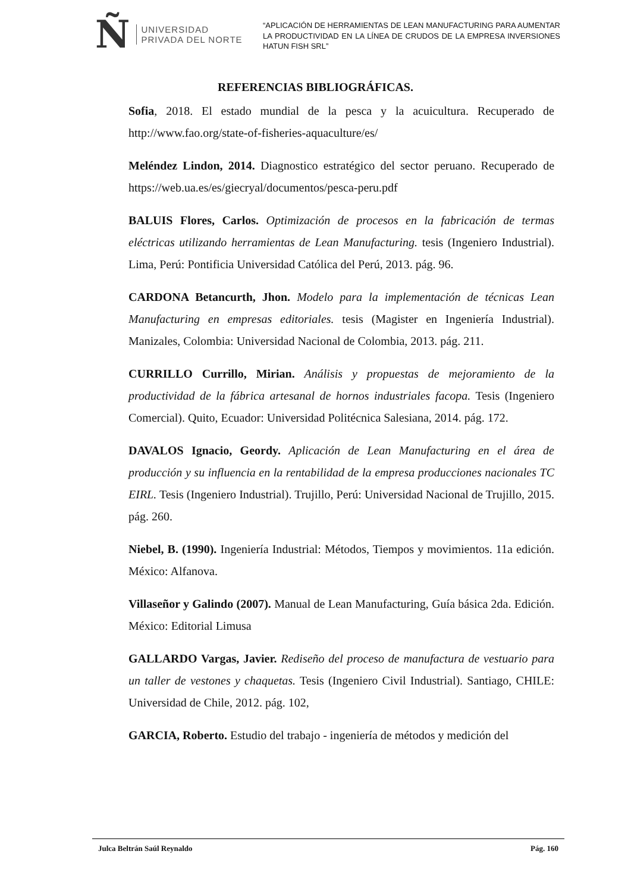Ñ UNIVERSIDAD
PRIVADA DEL NORTE
“APLICACIÓN DE HERRAMIENTAS DE LEAN MANUFACTURING PARA AUMENTAR LA PRODUCTIVIDAD EN LA LÍNEA DE CRUDOS DE LA EMPRESA INVERSIONES HATUN FISH SRL”
REFERENCIAS BIBLIOGRÁFICAS.
Sofia, 2018. El estado mundial de la pesca y la acuicultura. Recuperado de http://www.fao.org/state-of-fisheries-aquaculture/es/
Meléndez Lindon, 2014. Diagnostico estratégico del sector peruano. Recuperado de https://web.ua.es/es/giecryal/documentos/pesca-peru.pdf
BALUIS Flores, Carlos. Optimización de procesos en la fabricación de termas eléctricas utilizando herramientas de Lean Manufacturing. tesis (Ingeniero Industrial). Lima, Perú: Pontificia Universidad Católica del Perú, 2013. pág. 96.
CARDONA Betancurth, Jhon. Modelo para la implementación de técnicas Lean Manufacturing en empresas editoriales. tesis (Magister en Ingeniería Industrial). Manizales, Colombia: Universidad Nacional de Colombia, 2013. pág. 211.
CURRILLO Currillo, Mirian. Análisis y propuestas de mejoramiento de la productividad de la fábrica artesanal de hornos industriales facopa. Tesis (Ingeniero Comercial). Quito, Ecuador: Universidad Politécnica Salesiana, 2014. pág. 172.
DAVALOS Ignacio, Geordy. Aplicación de Lean Manufacturing en el área de producción y su influencia en la rentabilidad de la empresa producciones nacionales TC EIRL. Tesis (Ingeniero Industrial). Trujillo, Perú: Universidad Nacional de Trujillo, 2015. pág. 260.
Niebel, B. (1990). Ingeniería Industrial: Métodos, Tiempos y movimientos. 11a edición. México: Alfanova.
Villaseñor y Galindo (2007). Manual de Lean Manufacturing, Guía básica 2da. Edición. México: Editorial Limusa
GALLARDO Vargas, Javier. Rediseño del proceso de manufactura de vestuario para un taller de vestones y chaquetas. Tesis (Ingeniero Civil Industrial). Santiago, CHILE: Universidad de Chile, 2012. pág. 102,
GARCIA, Roberto. Estudio del trabajo - ingeniería de métodos y medición del
Julca Beltrán Saúl Reynaldo Pág. 160